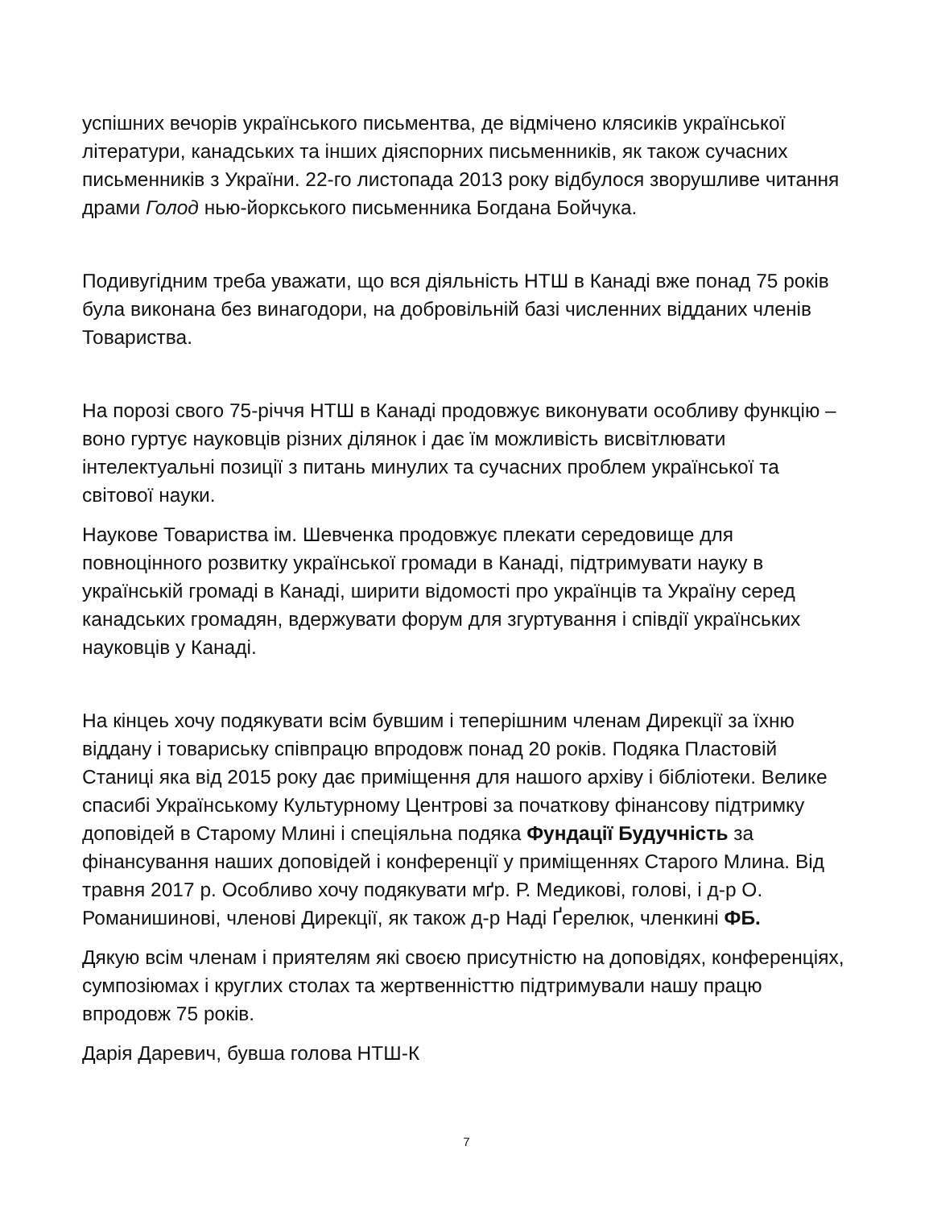успішних вечорів українського письментва, де відмічено клясиків української літератури, канадських та інших діяспорних письменників, як також сучасних письменників з України. 22-го листопада 2013 року відбулося зворушливе читання драми Голод нью-йоркського письменника Богдана Бойчука.
Подивугідним треба уважати, що вся діяльність НТШ в Канаді вже понад 75 років була виконана без винагодори, на добровільній базі численних відданих членів Товариства.
На порозі свого 75-річчя НТШ в Канаді продовжує виконувати особливу функцію – воно гуртує науковців різних ділянок і дає їм можливість висвітлювати інтелектуальні позиції з питань минулих та сучасних проблем української та світової науки.
Наукове Товариства ім. Шевченка продовжує плекати середовище для повноцінного розвитку української громади в Канаді, підтримувати науку в українській громаді в Канаді, ширити відомості про українців та Україну серед канадських громадян, вдержувати форум для згуртування і співдії українських науковців у Канаді.
На кінцеь хочу подякувати всім бувшим і теперішним членам Дирекції за їхню віддану і товариську співпрацю впродовж понад 20 років. Подяка Пластовій Станиці яка від 2015 року дає приміщення для нашого архіву і бібліотеки. Велике спасибі Українському Культурному Центрові за початкову фінансову підтримку доповідей в Старому Млині і спеціяльна подяка Фундації Будучність за фінансування наших доповідей і конференції у приміщеннях Старого Млина. Від травня 2017 р. Особливо хочу подякувати мґр. Р. Медикові, голові, і д-р О. Романишинові, членові Дирекції, як також д-р Наді Ґерелюк, членкині ФБ.
Дякую всім членам і приятелям які своєю присутністю на доповідях, конференціях, сумпозіюмах і круглих столах та жертвенністтю підтримували нашу працю впродовж 75 років.
Дарія Даревич, бувша голова НТШ-К
7